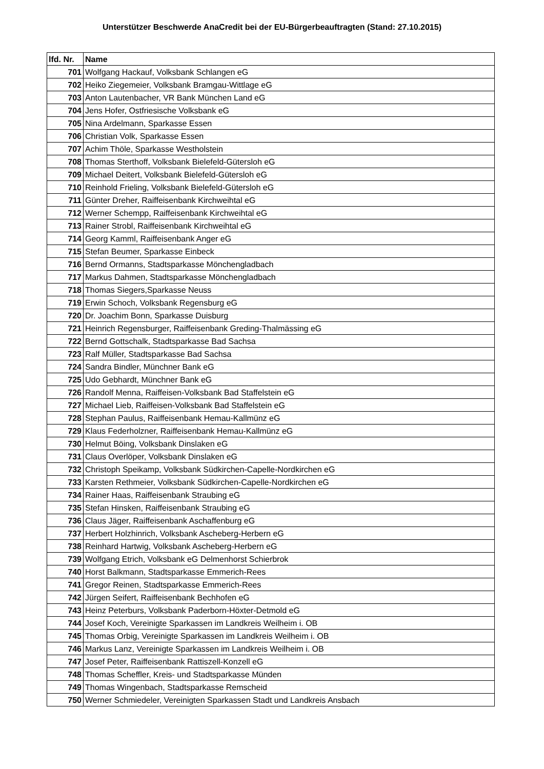Unterstützer Beschwerde AnaCredit bei der EU-Bürgerbeauftragten (Stand: 27.10.2015)
| lfd. Nr. | Name |
| --- | --- |
| 701 | Wolfgang Hackauf, Volksbank Schlangen eG |
| 702 | Heiko Ziegemeier, Volksbank Bramgau-Wittlage eG |
| 703 | Anton Lautenbacher, VR Bank München Land eG |
| 704 | Jens Hofer, Ostfriesische Volksbank eG |
| 705 | Nina Ardelmann, Sparkasse Essen |
| 706 | Christian Volk, Sparkasse Essen |
| 707 | Achim Thöle, Sparkasse Westholstein |
| 708 | Thomas Sterthoff, Volksbank Bielefeld-Gütersloh eG |
| 709 | Michael Deitert, Volksbank Bielefeld-Gütersloh eG |
| 710 | Reinhold Frieling, Volksbank Bielefeld-Gütersloh eG |
| 711 | Günter Dreher, Raiffeisenbank Kirchweihtal eG |
| 712 | Werner Schempp, Raiffeisenbank Kirchweihtal eG |
| 713 | Rainer Strobl, Raiffeisenbank Kirchweihtal eG |
| 714 | Georg Kamml, Raiffeisenbank Anger eG |
| 715 | Stefan Beumer, Sparkasse Einbeck |
| 716 | Bernd Ormanns, Stadtsparkasse Mönchengladbach |
| 717 | Markus Dahmen, Stadtsparkasse Mönchengladbach |
| 718 | Thomas Siegers,Sparkasse Neuss |
| 719 | Erwin Schoch, Volksbank Regensburg eG |
| 720 | Dr. Joachim Bonn, Sparkasse Duisburg |
| 721 | Heinrich Regensburger, Raiffeisenbank Greding-Thalmässing eG |
| 722 | Bernd Gottschalk, Stadtsparkasse Bad Sachsa |
| 723 | Ralf Müller, Stadtsparkasse Bad Sachsa |
| 724 | Sandra Bindler, Münchner Bank eG |
| 725 | Udo Gebhardt, Münchner Bank eG |
| 726 | Randolf Menna, Raiffeisen-Volksbank Bad Staffelstein eG |
| 727 | Michael Lieb, Raiffeisen-Volksbank Bad Staffelstein eG |
| 728 | Stephan Paulus, Raiffeisenbank Hemau-Kallmünz eG |
| 729 | Klaus Federholzner, Raiffeisenbank Hemau-Kallmünz eG |
| 730 | Helmut Böing, Volksbank Dinslaken eG |
| 731 | Claus Overlöper, Volksbank Dinslaken eG |
| 732 | Christoph Speikamp, Volksbank Südkirchen-Capelle-Nordkirchen eG |
| 733 | Karsten Rethmeier, Volksbank Südkirchen-Capelle-Nordkirchen eG |
| 734 | Rainer Haas, Raiffeisenbank Straubing eG |
| 735 | Stefan Hinsken, Raiffeisenbank Straubing eG |
| 736 | Claus Jäger, Raiffeisenbank Aschaffenburg eG |
| 737 | Herbert Holzhinrich, Volksbank Ascheberg-Herbern eG |
| 738 | Reinhard Hartwig, Volksbank Ascheberg-Herbern eG |
| 739 | Wolfgang Etrich, Volksbank eG Delmenhorst Schierbrok |
| 740 | Horst Balkmann, Stadtsparkasse Emmerich-Rees |
| 741 | Gregor Reinen, Stadtsparkasse Emmerich-Rees |
| 742 | Jürgen Seifert, Raiffeisenbank Bechhofen eG |
| 743 | Heinz Peterburs, Volksbank Paderborn-Höxter-Detmold eG |
| 744 | Josef Koch, Vereinigte Sparkassen im Landkreis Weilheim i. OB |
| 745 | Thomas Orbig, Vereinigte Sparkassen im Landkreis Weilheim i. OB |
| 746 | Markus Lanz, Vereinigte Sparkassen im Landkreis Weilheim i. OB |
| 747 | Josef Peter, Raiffeisenbank Rattiszell-Konzell eG |
| 748 | Thomas Scheffler, Kreis- und Stadtsparkasse Münden |
| 749 | Thomas Wingenbach, Stadtsparkasse Remscheid |
| 750 | Werner Schmiedeler, Vereinigten Sparkassen Stadt und Landkreis Ansbach |